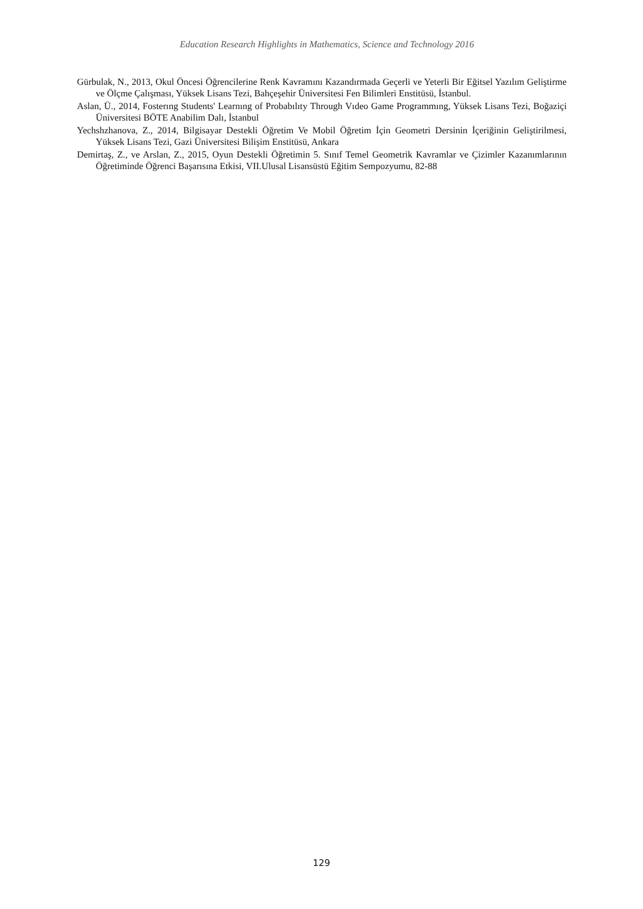Education Research Highlights in Mathematics, Science and Technology 2016
Gürbulak, N., 2013, Okul Öncesi Öğrencilerine Renk Kavramını Kazandırmada Geçerli ve Yeterli Bir Eğitsel Yazılım Geliştirme ve Ölçme Çalışması, Yüksek Lisans Tezi, Bahçeşehir Üniversitesi Fen Bilimleri Enstitüsü, İstanbul.
Aslan, Ü., 2014, Fosterıng Students' Learnıng of Probabılıty Through Vıdeo Game Programmıng, Yüksek Lisans Tezi, Boğaziçi Üniversitesi BÖTE Anabilim Dalı, İstanbul
Yechshzhanova, Z., 2014, Bilgisayar Destekli Öğretim Ve Mobil Öğretim İçin Geometri Dersinin İçeriğinin Geliştirilmesi, Yüksek Lisans Tezi, Gazi Üniversitesi Bilişim Enstitüsü, Ankara
Demirtaş, Z., ve Arslan, Z., 2015, Oyun Destekli Öğretimin 5. Sınıf Temel Geometrik Kavramlar ve Çizimler Kazanımlarının Öğretiminde Öğrenci Başarısına Etkisi, VII.Ulusal Lisansüstü Eğitim Sempozyumu, 82-88
129